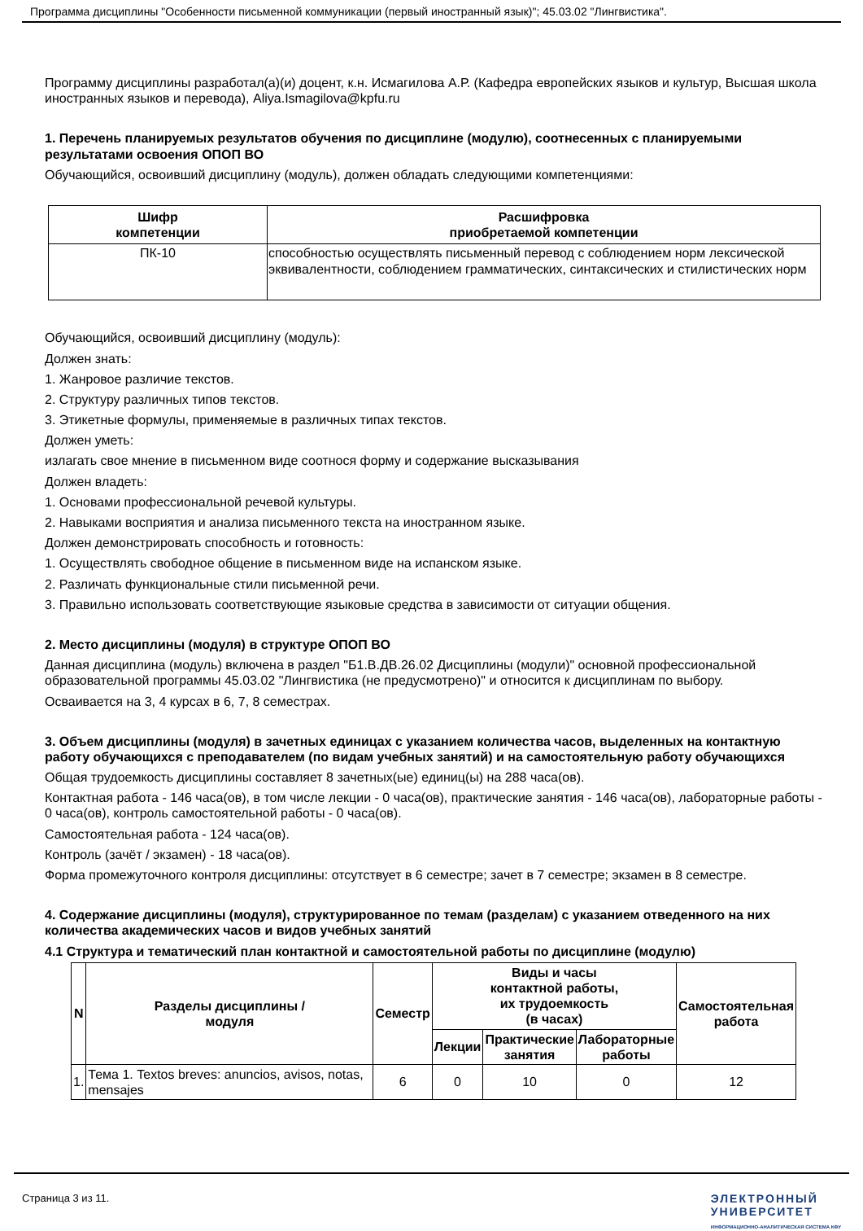Программа дисциплины "Особенности письменной коммуникации (первый иностранный язык)"; 45.03.02 "Лингвистика".
Программу дисциплины разработал(а)(и) доцент, к.н. Исмагилова А.Р. (Кафедра европейских языков и культур, Высшая школа иностранных языков и перевода), Aliya.Ismagilova@kpfu.ru
1. Перечень планируемых результатов обучения по дисциплине (модулю), соотнесенных с планируемыми результатами освоения ОПОП ВО
Обучающийся, освоивший дисциплину (модуль), должен обладать следующими компетенциями:
| Шифр компетенции | Расшифровка приобретаемой компетенции |
| --- | --- |
| ПК-10 | способностью осуществлять письменный перевод с соблюдением норм лексической эквивалентности, соблюдением грамматических, синтаксических и стилистических норм |
Обучающийся, освоивший дисциплину (модуль):
Должен знать:
1. Жанровое различие текстов.
2. Структуру различных типов текстов.
3. Этикетные формулы, применяемые в различных типах текстов.
Должен уметь:
излагать свое мнение в письменном виде соотнося форму и содержание высказывания
Должен владеть:
1. Основами профессиональной речевой культуры.
2. Навыками восприятия и анализа письменного текста на иностранном языке.
Должен демонстрировать способность и готовность:
1. Осуществлять свободное общение в письменном виде на испанском языке.
2. Различать функциональные стили письменной речи.
3. Правильно использовать соответствующие языковые средства в зависимости от ситуации общения.
2. Место дисциплины (модуля) в структуре ОПОП ВО
Данная дисциплина (модуль) включена в раздел "Б1.В.ДВ.26.02 Дисциплины (модули)" основной профессиональной образовательной программы 45.03.02 "Лингвистика (не предусмотрено)" и относится к дисциплинам по выбору.
Осваивается на 3, 4 курсах в 6, 7, 8 семестрах.
3. Объем дисциплины (модуля) в зачетных единицах с указанием количества часов, выделенных на контактную работу обучающихся с преподавателем (по видам учебных занятий) и на самостоятельную работу обучающихся
Общая трудоемкость дисциплины составляет 8 зачетных(ые) единиц(ы) на 288 часа(ов).
Контактная работа - 146 часа(ов), в том числе лекции - 0 часа(ов), практические занятия - 146 часа(ов), лабораторные работы - 0 часа(ов), контроль самостоятельной работы - 0 часа(ов).
Самостоятельная работа - 124 часа(ов).
Контроль (зачёт / экзамен) - 18 часа(ов).
Форма промежуточного контроля дисциплины: отсутствует в 6 семестре; зачет в 7 семестре; экзамен в 8 семестре.
4. Содержание дисциплины (модуля), структурированное по темам (разделам) с указанием отведенного на них количества академических часов и видов учебных занятий
4.1 Структура и тематический план контактной и самостоятельной работы по дисциплине (модулю)
| N | Разделы дисциплины / модуля | Семестр | Виды и часы контактной работы, их трудоемкость (в часах) | | | Самостоятельная работа |
| --- | --- | --- | --- | --- | --- | --- |
| | | | Лекции | Практические занятия | Лабораторные работы | |
| 1. | Тема 1. Textos breves: anuncios, avisos, notas, mensajes | 6 | 0 | 10 | 0 | 12 |
Страница 3 из 11. ЭЛЕКТРОННЫЙ
УНИВЕРСИТЕТ
ИНФОРМАЦИОННО-АНАЛИТИЧЕСКАЯ СИСТЕМА КФУ